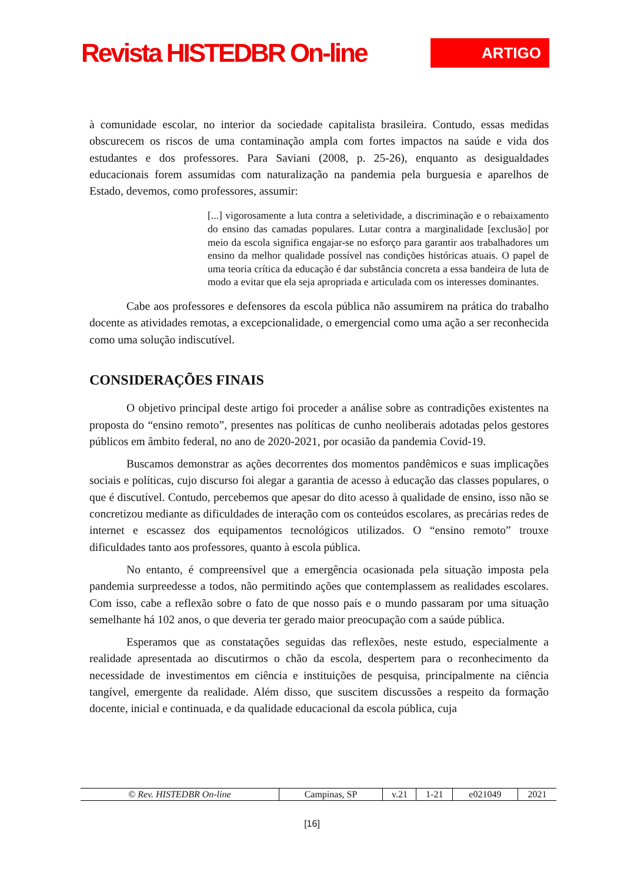Revista HISTEDBR On-line
ARTIGO
à comunidade escolar, no interior da sociedade capitalista brasileira. Contudo, essas medidas obscurecem os riscos de uma contaminação ampla com fortes impactos na saúde e vida dos estudantes e dos professores. Para Saviani (2008, p. 25-26), enquanto as desigualdades educacionais forem assumidas com naturalização na pandemia pela burguesia e aparelhos de Estado, devemos, como professores, assumir:
[...] vigorosamente a luta contra a seletividade, a discriminação e o rebaixamento do ensino das camadas populares. Lutar contra a marginalidade [exclusão] por meio da escola significa engajar-se no esforço para garantir aos trabalhadores um ensino da melhor qualidade possível nas condições históricas atuais. O papel de uma teoria crítica da educação é dar substância concreta a essa bandeira de luta de modo a evitar que ela seja apropriada e articulada com os interesses dominantes.
Cabe aos professores e defensores da escola pública não assumirem na prática do trabalho docente as atividades remotas, a excepcionalidade, o emergencial como uma ação a ser reconhecida como uma solução indiscutível.
CONSIDERAÇÕES FINAIS
O objetivo principal deste artigo foi proceder a análise sobre as contradições existentes na proposta do “ensino remoto”, presentes nas políticas de cunho neoliberais adotadas pelos gestores públicos em âmbito federal, no ano de 2020-2021, por ocasião da pandemia Covid-19.
Buscamos demonstrar as ações decorrentes dos momentos pandêmicos e suas implicações sociais e políticas, cujo discurso foi alegar a garantia de acesso à educação das classes populares, o que é discutível. Contudo, percebemos que apesar do dito acesso à qualidade de ensino, isso não se concretizou mediante as dificuldades de interação com os conteúdos escolares, as precárias redes de internet e escassez dos equipamentos tecnológicos utilizados. O “ensino remoto” trouxe dificuldades tanto aos professores, quanto à escola pública.
No entanto, é compreensível que a emergência ocasionada pela situação imposta pela pandemia surpreedesse a todos, não permitindo ações que contemplassem as realidades escolares. Com isso, cabe a reflexão sobre o fato de que nosso país e o mundo passaram por uma situação semelhante há 102 anos, o que deveria ter gerado maior preocupação com a saúde pública.
Esperamos que as constatações seguidas das reflexões, neste estudo, especialmente a realidade apresentada ao discutirmos o chão da escola, despertem para o reconhecimento da necessidade de investimentos em ciência e instituições de pesquisa, principalmente na ciência tangível, emergente da realidade. Além disso, que suscitem discussões a respeito da formação docente, inicial e continuada, e da qualidade educacional da escola pública, cuja
| © Rev. HISTEDBR On-line | Campinas, SP | v.21 | 1-21 | e021049 | 2021 |
[16]